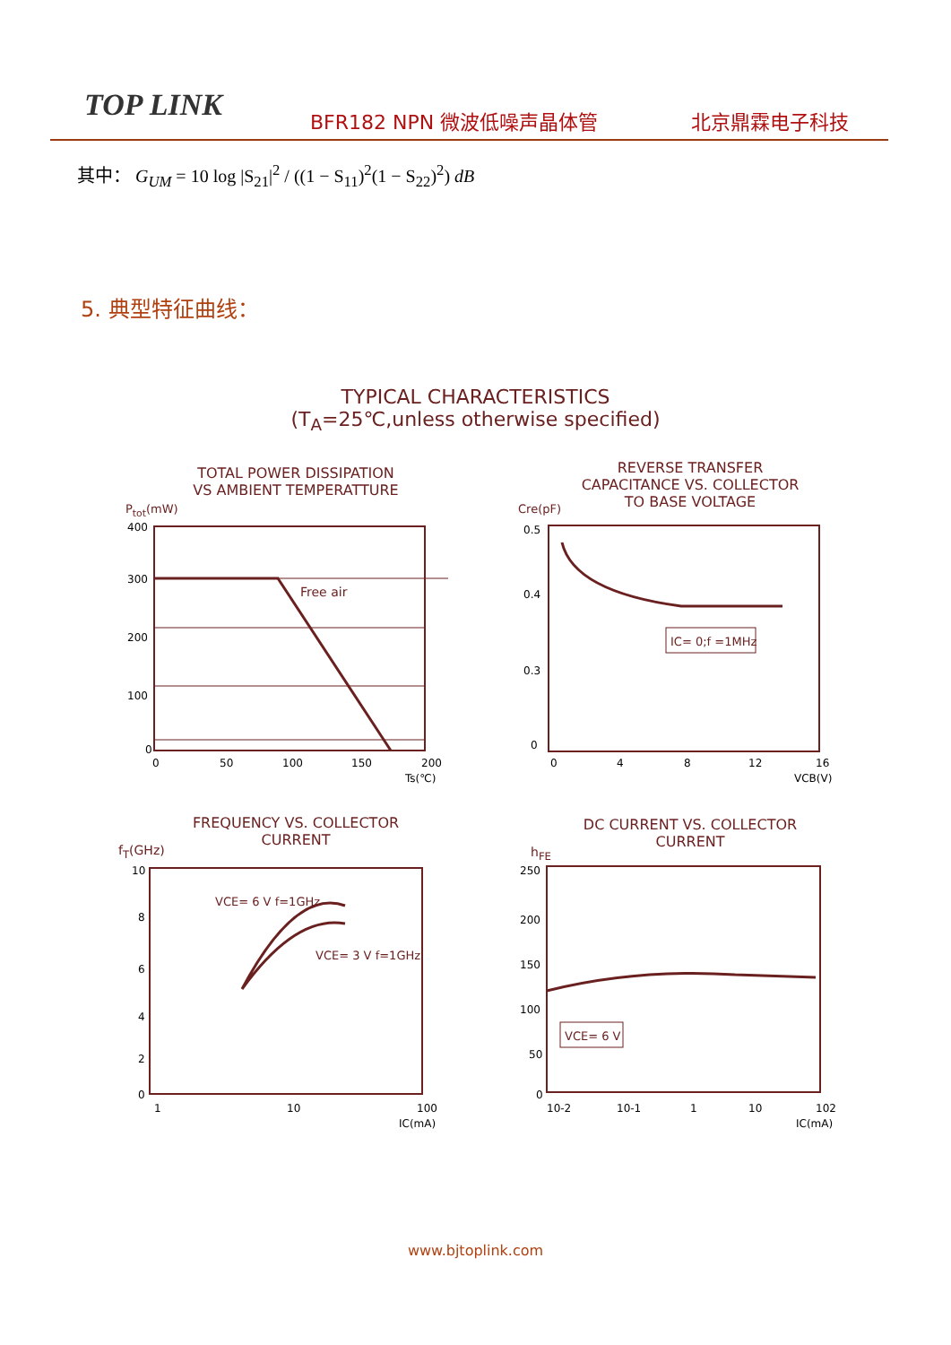TOP LINK BFR182 NPN 微波低噪声晶体管 北京鼎霖电子科技
其中： G<sub>UM</sub> = 10 log |S<sub>21</sub>|<sup>2</sup> / ((1 − S<sub>11</sub>)<sup>2</sup>(1 − S<sub>22</sub>)<sup>2</sup>) dB
5. 典型特征曲线：
TYPICAL CHARACTERISTICS
(T<sub>A</sub>=25℃,unless otherwise specified)
TOTAL POWER DISSIPATION
VS AMBIENT TEMPERATTURE
P<sub>tot</sub>(mW)
Free air
400
300
200
100
0
0
50
100
150
200
Ts(℃)
REVERSE TRANSFER
CAPACITANCE VS. COLLECTOR
TO BASE VOLTAGE
Cre(pF)
IC= 0;f =1MHz
0.5
0.4
0.3
0
0
4
8
12
16
VCB(V)
FREQUENCY VS. COLLECTOR
CURRENT
f<sub>T</sub>(GHz)
VCE= 6 V f=1GHz
VCE= 3 V f=1GHz
10
8
6
4
2
0
1
10
100
IC(mA)
DC CURRENT VS. COLLECTOR
CURRENT
h<sub>FE</sub>
VCE= 6 V
250
200
150
100
50
0
10-2
10-1
1
10
102
IC(mA)
www.bjtoplink.com